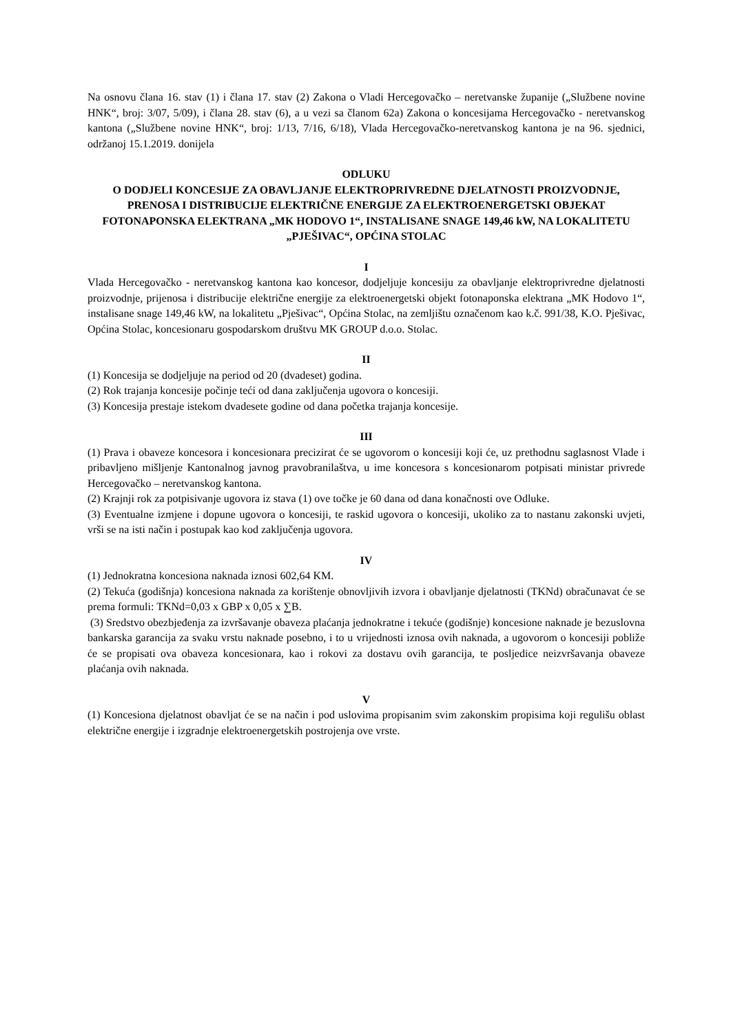Na osnovu člana 16. stav (1) i člana 17. stav (2) Zakona o Vladi Hercegovačko – neretvanske županije („Službene novine HNK“, broj: 3/07, 5/09), i člana 28. stav (6), a u vezi sa članom 62a) Zakona o koncesijama Hercegovačko - neretvanskog kantona („Službene novine HNK“, broj: 1/13, 7/16, 6/18), Vlada Hercegovačko-neretvanskog kantona je na 96. sjednici, održanoj 15.1.2019. donijela
ODLUKU
O DODJELI KONCESIJE ZA OBAVLJANJE ELEKTROPRIVREDNE DJELATNOSTI PROIZVODNJE, PRENOSA I DISTRIBUCIJE ELEKTRIČNE ENERGIJE ZA ELEKTROENERGETSKI OBJEKAT FOTONAPONSKA ELEKTRANA „MK HODOVO 1“, INSTALISANE SNAGE 149,46 kW, NA LOKALITETU „PJEŠIVAC“, OPĆINA STOLAC
I
Vlada Hercegovačko - neretvanskog kantona kao koncesor, dodjeljuje koncesiju za obavljanje elektroprivredne djelatnosti proizvodnje, prijenosa i distribucije električne energije za elektroenergetski objekt fotonaponska elektrana „MK Hodovo 1“, instalisane snage 149,46 kW, na lokalitetu „Pješivac“, Općina Stolac, na zemljištu označenom kao k.č. 991/38, K.O. Pješivac, Općina Stolac, koncesionaru gospodarskom društvu MK GROUP d.o.o. Stolac.
II
(1) Koncesija se dodjeljuje na period od 20 (dvadeset) godina.
(2) Rok trajanja koncesije počinje teći od dana zaključenja ugovora o koncesiji.
(3) Koncesija prestaje istekom dvadesete godine od dana početka trajanja koncesije.
III
(1) Prava i obaveze koncesora i koncesionara precizirat će se ugovorom o koncesiji koji će, uz prethodnu saglasnost Vlade i pribavljeno mišljenje Kantonalnog javnog pravobranilaštva, u ime koncesora s koncesionarom potpisati ministar privrede Hercegovačko – neretvanskog kantona.
(2) Krajnji rok za potpisivanje ugovora iz stava (1) ove točke je 60 dana od dana konačnosti ove Odluke.
(3) Eventualne izmjene i dopune ugovora o koncesiji, te raskid ugovora o koncesiji, ukoliko za to nastanu zakonski uvjeti, vrši se na isti način i postupak kao kod zaključenja ugovora.
IV
(1) Jednokratna koncesiona naknada iznosi 602,64 KM.
(2) Tekuća (godišnja) koncesiona naknada za korištenje obnovljivih izvora i obavljanje djelatnosti (TKNd) obračunavat će se prema formuli: TKNd=0,03 x GBP x 0,05 x ∑B.
(3) Sredstvo obezbjeđenja za izvršavanje obaveza plaćanja jednokratne i tekuće (godišnje) koncesione naknade je bezuslovna bankarska garancija za svaku vrstu naknade posebno, i to u vrijednosti iznosa ovih naknada, a ugovorom o koncesiji pobliže će se propisati ova obaveza koncesionara, kao i rokovi za dostavu ovih garancija, te posljedice neizvršavanja obaveze plaćanja ovih naknada.
V
(1) Koncesiona djelatnost obavljat će se na način i pod uslovima propisanim svim zakonskim propisima koji regulišu oblast električne energije i izgradnje elektroenergetskih postrojenja ove vrste.